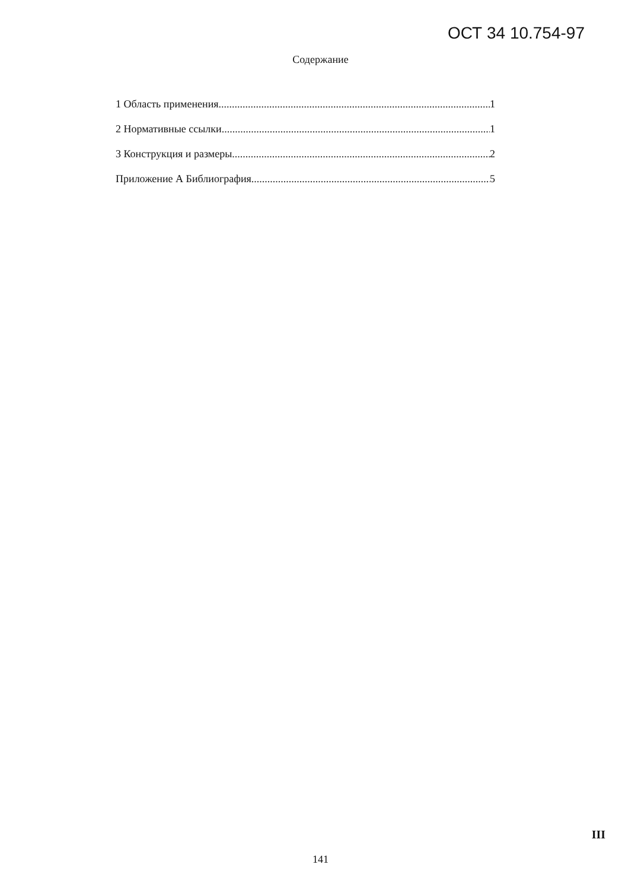ОСТ 34 10.754-97
Содержание
1 Область применения 1
2 Нормативные ссылки 1
3 Конструкция и размеры 2
Приложение А Библиография 5
III
141